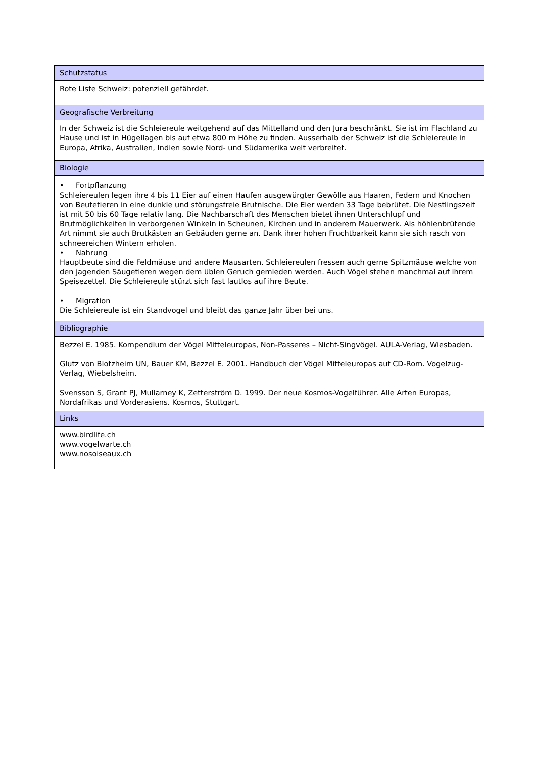| Schutzstatus |
| Rote Liste Schweiz: potenziell gefährdet. |
| Geografische Verbreitung |
| In der Schweiz ist die Schleiereule weitgehend auf das Mittelland und den Jura beschränkt. Sie ist im Flachland zu Hause und ist in Hügellagen bis auf etwa 800 m Höhe zu finden. Ausserhalb der Schweiz ist die Schleiereule in Europa, Afrika, Australien, Indien sowie Nord- und Südamerika weit verbreitet. |
| Biologie |
| • Fortpflanzung Schleiereulen legen ihre 4 bis 11 Eier auf einen Haufen ausgewürgter Gewölle aus Haaren, Federn und Knochen von Beutetieren in eine dunkle und störungsfreie Brutnische. Die Eier werden 33 Tage bebrütet. Die Nestlingszeit ist mit 50 bis 60 Tage relativ lang. Die Nachbarschaft des Menschen bietet ihnen Unterschlupf und Brutmöglichkeiten in verborgenen Winkeln in Scheunen, Kirchen und in anderem Mauerwerk. Als höhlenbrütende Art nimmt sie auch Brutkästen an Gebäuden gerne an. Dank ihrer hohen Fruchtbarkeit kann sie sich rasch von schneereichen Wintern erholen. • Nahrung Hauptbeute sind die Feldmäuse und andere Mausarten. Schleiereulen fressen auch gerne Spitzmäuse welche von den jagenden Säugetieren wegen dem üblen Geruch gemieden werden. Auch Vögel stehen manchmal auf ihrem Speisezettel. Die Schleiereule stürzt sich fast lautlos auf ihre Beute. • Migration Die Schleiereule ist ein Standvogel und bleibt das ganze Jahr über bei uns. |
| Bibliographie |
| Bezzel E. 1985. Kompendium der Vögel Mitteleuropas, Non-Passeres – Nicht-Singvögel. AULA-Verlag, Wiesbaden. Glutz von Blotzheim UN, Bauer KM, Bezzel E. 2001. Handbuch der Vögel Mitteleuropas auf CD-Rom. Vogelzug-Verlag, Wiebelsheim. Svensson S, Grant PJ, Mullarney K, Zetterström D. 1999. Der neue Kosmos-Vogelführer. Alle Arten Europas, Nordafrikas und Vorderasiens. Kosmos, Stuttgart. |
| Links |
| www.birdlife.ch www.vogelwarte.ch www.nosoiseaux.ch |